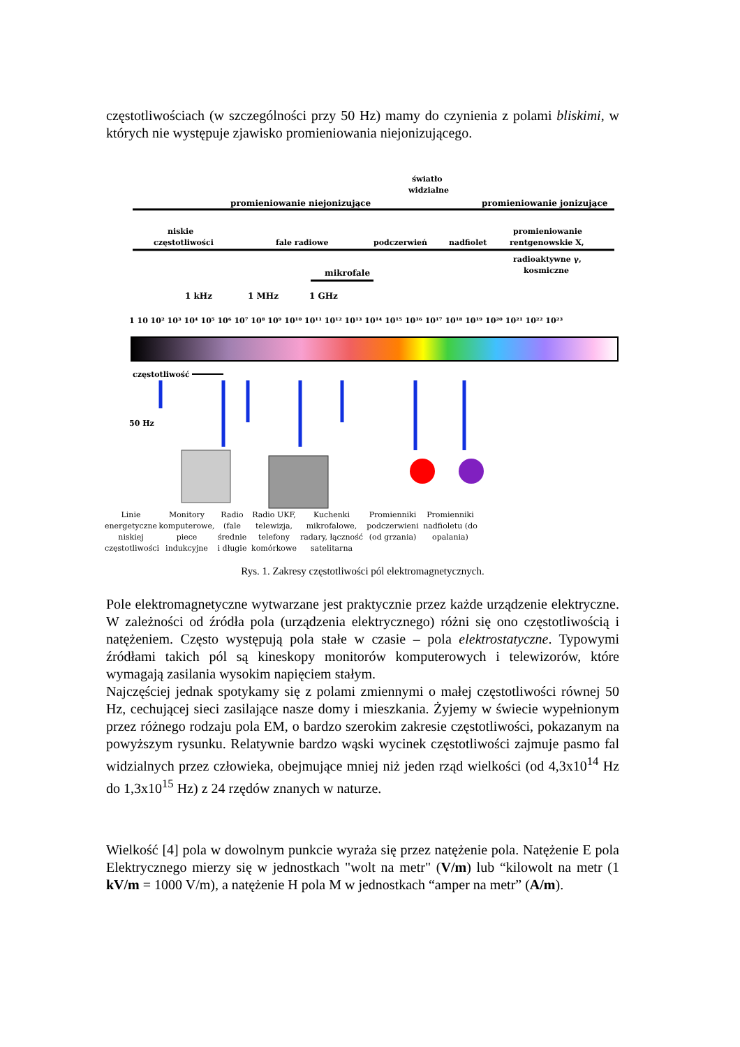częstotliwościach (w szczególności przy 50 Hz) mamy do czynienia z polami bliskimi, w których nie występuje zjawisko promieniowania niejonizującego.
promieniowanie niejonizujące
promieniowanie jonizujące
światło
widzialne
niskie
częstotliwości
fale radiowe
podczerwień
nadfiolet
promieniowanie
rentgenowskie X,
radioaktywne γ,
kosmiczne
mikrofale
1 kHz
1 MHz
1 GHz
1 10 10² 10³ 10⁴ 10⁵ 10⁶ 10⁷ 10⁸ 10⁹ 10¹⁰ 10¹¹ 10¹² 10¹³ 10¹⁴ 10¹⁵ 10¹⁶ 10¹⁷ 10¹⁸ 10¹⁹ 10²⁰ 10²¹ 10²² 10²³
częstotliwość
50 Hz
Linie energetyczne niskiej częstotliwości
Monitory komputerowe, piece indukcyjne
Radio (fale średnie i długie
Radio UKF, telewizja, telefony komórkowe
Kuchenki mikrofalowe, radary, łączność satelitarna
Promienniki podczerwieni (od grzania)
Promienniki nadfioletu (do opalania)
Rys. 1. Zakresy częstotliwości pól elektromagnetycznych.
Pole elektromagnetyczne wytwarzane jest praktycznie przez każde urządzenie elektryczne. W zależności od źródła pola (urządzenia elektrycznego) różni się ono częstotliwością i natężeniem. Często występują pola stałe w czasie – pola elektrostatyczne. Typowymi źródłami takich pól są kineskopy monitorów komputerowych i telewizorów, które wymagają zasilania wysokim napięciem stałym.
Najczęściej jednak spotykamy się z polami zmiennymi o małej częstotliwości równej 50 Hz, cechującej sieci zasilające nasze domy i mieszkania. Żyjemy w świecie wypełnionym przez różnego rodzaju pola EM, o bardzo szerokim zakresie częstotliwości, pokazanym na powyższym rysunku. Relatywnie bardzo wąski wycinek częstotliwości zajmuje pasmo fal widzialnych przez człowieka, obejmujące mniej niż jeden rząd wielkości (od 4,3x10<sup>14</sup> Hz do 1,3x10<sup>15</sup> Hz) z 24 rzędów znanych w naturze.
Wielkość [4] pola w dowolnym punkcie wyraża się przez natężenie pola. Natężenie E pola Elektrycznego mierzy się w jednostkach "wolt na metr" (V/m) lub “kilowolt na metr (1 kV/m = 1000 V/m), a natężenie H pola M w jednostkach “amper na metr” (A/m).